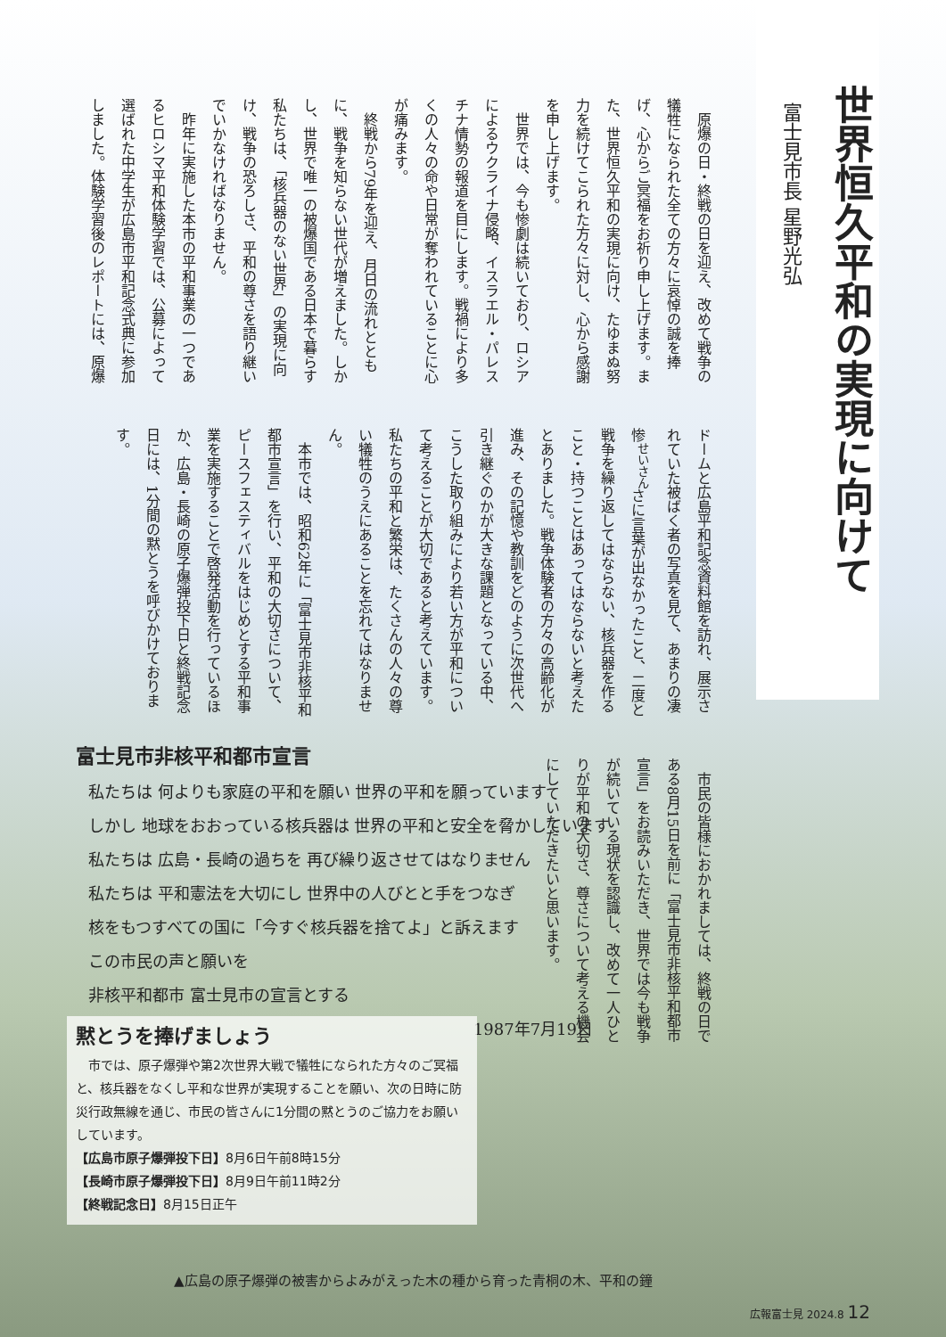世界恒久平和の実現に向けて
富士見市長 星野光弘
原爆の日・終戦の日を迎え、改めて戦争の犠牲になられた全ての方々に哀悼の誠を捧げ、心からご冥福をお祈り申し上げます。また、世界恒久平和の実現に向け、たゆまぬ努力を続けてこられた方々に対し、心から感謝を申し上げます。
世界では、今も惨劇は続いており、ロシアによるウクライナ侵略、イスラエル・パレスチナ情勢の報道を目にします。戦禍により多くの人々の命や日常が奪われていることに心が痛みます。
終戦から79年を迎え、月日の流れとともに、戦争を知らない世代が増えました。しかし、世界で唯一の被爆国である日本で暮らす私たちは、「核兵器のない世界」の実現に向け、戦争の恐ろしさ、平和の尊さを語り継いでいかなければなりません。
昨年に実施した本市の平和事業の一つであるヒロシマ平和体験学習では、公募によって選ばれた中学生が広島市平和記念式典に参加しました。体験学習後のレポートには、原爆ドームと広島平和記念資料館を訪れ、展示されていた被ばく者の写真を見て、あまりの凄惨<sup>せいさん</sup>さに言葉が出なかったこと、二度と戦争を繰り返してはならない、核兵器を作ること・持つことはあってはならないと考えたとありました。戦争体験者の方々の高齢化が進み、その記憶や教訓をどのように次世代へ引き継ぐのかが大きな課題となっている中、こうした取り組みにより若い方が平和について考えることが大切であると考えています。私たちの平和と繁栄は、たくさんの人々の尊い犠牲のうえにあることを忘れてはなりません。
本市では、昭和62年に「富士見市非核平和都市宣言」を行い、平和の大切さについて、ピースフェスティバルをはじめとする平和事業を実施することで啓発活動を行っているほか、広島・長崎の原子爆弾投下日と終戦記念日には、1分間の黙とうを呼びかけております。
市民の皆様におかれましては、終戦の日である8月15日を前に「富士見市非核平和都市宣言」をお読みいただき、世界では今も戦争が続いている現状を認識し、改めて一人ひとりが平和の大切さ、尊さについて考える機会にしていただきたいと思います。
富士見市非核平和都市宣言
私たちは 何よりも家庭の平和を願い 世界の平和を願っています
しかし 地球をおおっている核兵器は 世界の平和と安全を脅かしています
私たちは 広島・長崎の過ちを 再び繰り返させてはなりません
私たちは 平和憲法を大切にし 世界中の人びとと手をつなぎ
核をもつすべての国に「今すぐ核兵器を捨てよ」と訴えます
この市民の声と願いを
非核平和都市 富士見市の宣言とする
1987年7月19日
黙とうを捧げましょう
　市では、原子爆弾や第2次世界大戦で犠牲になられた方々のご冥福と、核兵器をなくし平和な世界が実現することを願い、次の日時に防災行政無線を通じ、市民の皆さんに1分間の黙とうのご協力をお願いしています。
【広島市原子爆弾投下日】8月6日午前8時15分
【長崎市原子爆弾投下日】8月9日午前11時2分
【終戦記念日】8月15日正午
▲広島の原子爆弾の被害からよみがえった木の種から育った青桐の木、平和の鐘
広報富士見 2024.8 12